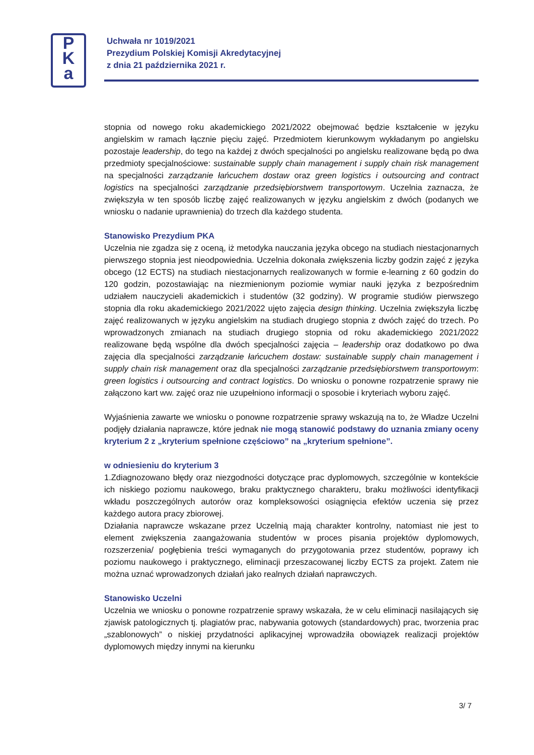P
K
a
Uchwała nr 1019/2021
Prezydium Polskiej Komisji Akredytacyjnej
z dnia 21 października 2021 r.
stopnia od nowego roku akademickiego 2021/2022 obejmować będzie kształcenie w języku angielskim w ramach łącznie pięciu zajęć. Przedmiotem kierunkowym wykładanym po angielsku pozostaje leadership, do tego na każdej z dwóch specjalności po angielsku realizowane będą po dwa przedmioty specjalnościowe: sustainable supply chain management i supply chain risk management na specjalności zarządzanie łańcuchem dostaw oraz green logistics i outsourcing and contract logistics na specjalności zarządzanie przedsiębiorstwem transportowym. Uczelnia zaznacza, że zwiększyła w ten sposób liczbę zajęć realizowanych w języku angielskim z dwóch (podanych we wniosku o nadanie uprawnienia) do trzech dla każdego studenta.
Stanowisko Prezydium PKA
Uczelnia nie zgadza się z oceną, iż metodyka nauczania języka obcego na studiach niestacjonarnych pierwszego stopnia jest nieodpowiednia. Uczelnia dokonała zwiększenia liczby godzin zajęć z języka obcego (12 ECTS) na studiach niestacjonarnych realizowanych w formie e-learning z 60 godzin do 120 godzin, pozostawiając na niezmienionym poziomie wymiar nauki języka z bezpośrednim udziałem nauczycieli akademickich i studentów (32 godziny). W programie studiów pierwszego stopnia dla roku akademickiego 2021/2022 ujęto zajęcia design thinking. Uczelnia zwiększyła liczbę zajęć realizowanych w języku angielskim na studiach drugiego stopnia z dwóch zajęć do trzech. Po wprowadzonych zmianach na studiach drugiego stopnia od roku akademickiego 2021/2022 realizowane będą wspólne dla dwóch specjalności zajęcia – leadership oraz dodatkowo po dwa zajęcia dla specjalności zarządzanie łańcuchem dostaw: sustainable supply chain management i supply chain risk management oraz dla specjalności zarządzanie przedsiębiorstwem transportowym: green logistics i outsourcing and contract logistics. Do wniosku o ponowne rozpatrzenie sprawy nie załączono kart ww. zajęć oraz nie uzupełniono informacji o sposobie i kryteriach wyboru zajęć.
Wyjaśnienia zawarte we wniosku o ponowne rozpatrzenie sprawy wskazują na to, że Władze Uczelni podjęły działania naprawcze, które jednak nie mogą stanowić podstawy do uznania zmiany oceny kryterium 2 z „kryterium spełnione częściowo” na „kryterium spełnione”.
w odniesieniu do kryterium 3
1.Zdiagnozowano błędy oraz niezgodności dotyczące prac dyplomowych, szczególnie w kontekście ich niskiego poziomu naukowego, braku praktycznego charakteru, braku możliwości identyfikacji wkładu poszczególnych autorów oraz kompleksowości osiągnięcia efektów uczenia się przez każdego autora pracy zbiorowej.
Działania naprawcze wskazane przez Uczelnią mają charakter kontrolny, natomiast nie jest to element zwiększenia zaangażowania studentów w proces pisania projektów dyplomowych, rozszerzenia/ pogłębienia treści wymaganych do przygotowania przez studentów, poprawy ich poziomu naukowego i praktycznego, eliminacji przeszacowanej liczby ECTS za projekt. Zatem nie można uznać wprowadzonych działań jako realnych działań naprawczych.
Stanowisko Uczelni
Uczelnia we wniosku o ponowne rozpatrzenie sprawy wskazała, że w celu eliminacji nasilających się zjawisk patologicznych tj. plagiatów prac, nabywania gotowych (standardowych) prac, tworzenia prac „szablonowych” o niskiej przydatności aplikacyjnej wprowadziła obowiązek realizacji projektów dyplomowych między innymi na kierunku
3/ 7